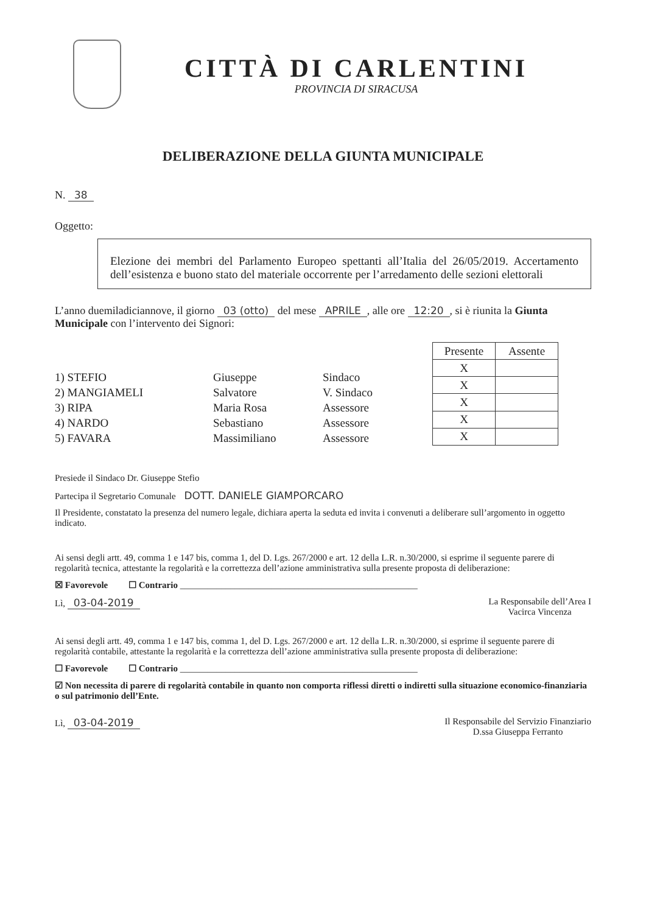CITTÀ DI CARLENTINI
PROVINCIA DI SIRACUSA
DELIBERAZIONE DELLA GIUNTA MUNICIPALE
N. 38
Oggetto:
Elezione dei membri del Parlamento Europeo spettanti all’Italia del 26/05/2019. Accertamento dell’esistenza e buono stato del materiale occorrente per l’arredamento delle sezioni elettorali
L’anno duemiladiciannove, il giorno 03 (otto) del mese APRILE, alle ore 12:20, si è riunita la Giunta Municipale con l’intervento dei Signori:
1) STEFIO Giuseppe Sindaco
2) MANGIAMELI Salvatore V. Sindaco
3) RIPA Maria Rosa Assessore
4) NARDO Sebastiano Assessore
5) FAVARA Massimiliano Assessore
| Presente | Assente |
| --- | --- |
| X | |
| X | |
| X | |
| X | |
| X | |
Presiede il Sindaco Dr. Giuseppe Stefio
Partecipa il Segretario Comunale DOTT. DANIELE GIAMPORCARO
Il Presidente, constatato la presenza del numero legale, dichiara aperta la seduta ed invita i convenuti a deliberare sull’argomento in oggetto indicato.
Ai sensi degli artt. 49, comma 1 e 147 bis, comma 1, del D. Lgs. 267/2000 e art. 12 della L.R. n.30/2000, si esprime il seguente parere di regolarità tecnica, attestante la regolarità e la correttezza dell’azione amministrativa sulla presente proposta di deliberazione:
☒ Favorevole ☐ Contrario ____________________________________________________
Lì, 03-04-2019 La Responsabile dell’Area I
Vacirca Vincenza
Ai sensi degli artt. 49, comma 1 e 147 bis, comma 1, del D. Lgs. 267/2000 e art. 12 della L.R. n.30/2000, si esprime il seguente parere di regolarità contabile, attestante la regolarità e la correttezza dell’azione amministrativa sulla presente proposta di deliberazione:
☐ Favorevole ☐ Contrario ____________________________________________________
☑ Non necessita di parere di regolarità contabile in quanto non comporta riflessi diretti o indiretti sulla situazione economico-finanziaria o sul patrimonio dell’Ente.
Lì, 03-04-2019 Il Responsabile del Servizio Finanziario
D.ssa Giuseppa Ferranto